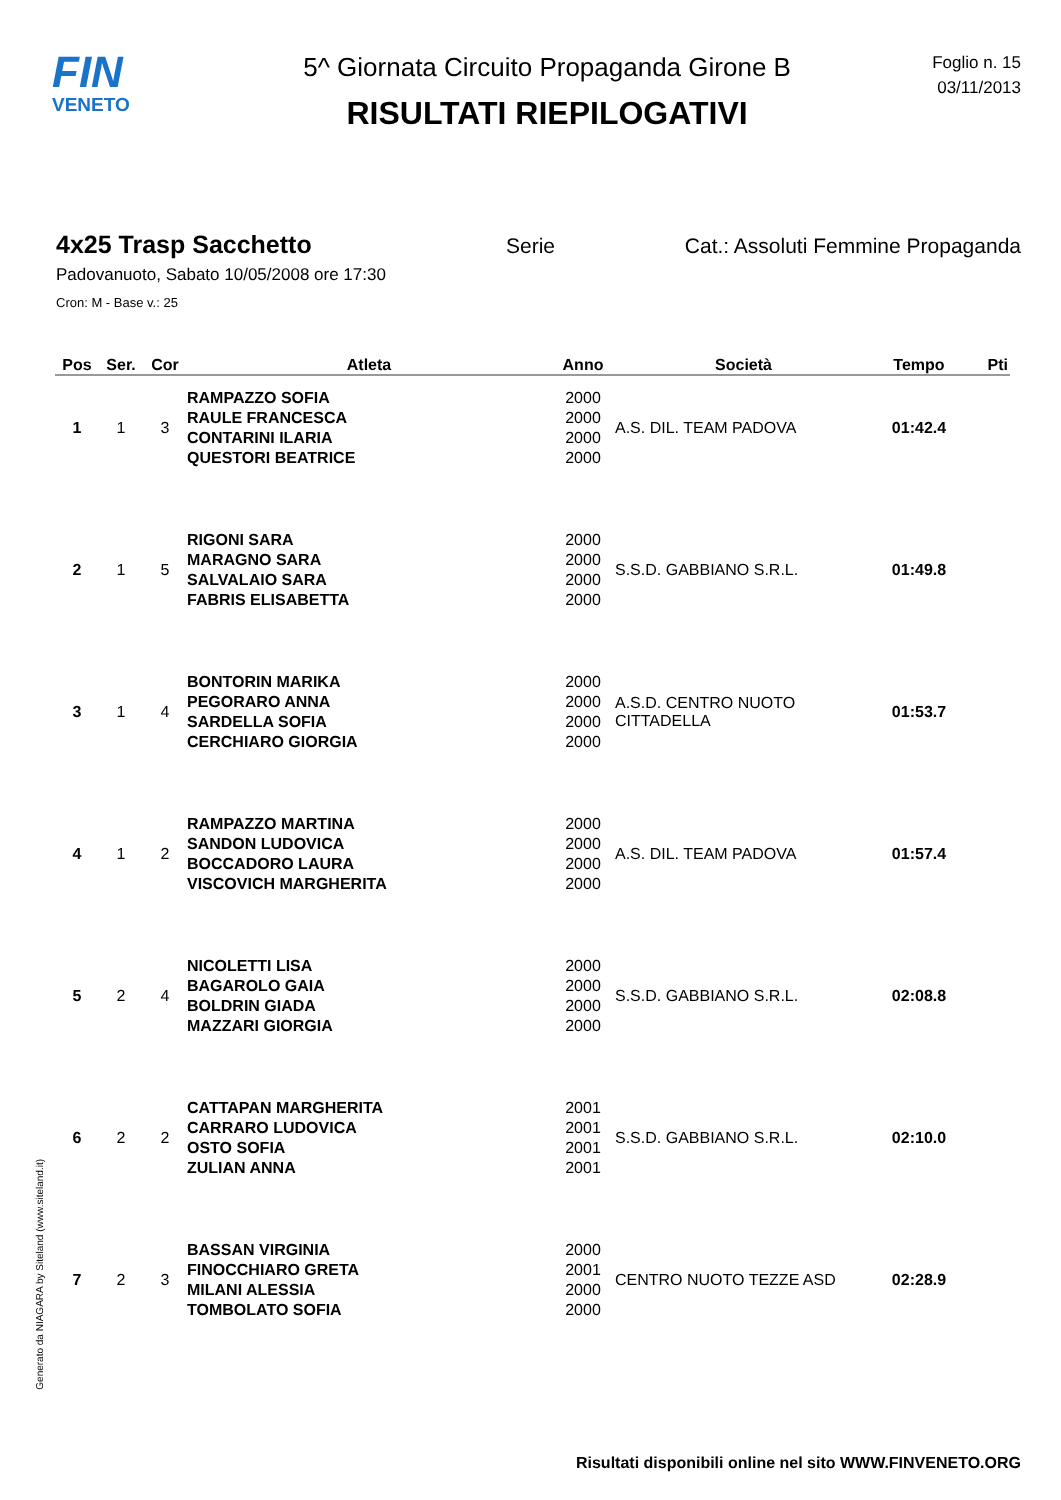FIN
VENETO
5^ Giornata Circuito Propaganda Girone B
RISULTATI RIEPILOGATIVI
Foglio n. 15
03/11/2013
4x25 Trasp Sacchetto Serie Cat.: Assoluti Femmine Propaganda
Padovanuoto, Sabato 10/05/2008 ore 17:30
Cron: M - Base v.: 25
| Pos | Ser. | Cor | Atleta | Anno | Società | Tempo | Pti |
| --- | --- | --- | --- | --- | --- | --- | --- |
| 1 | 1 | 3 | RAMPAZZO SOFIA RAULE FRANCESCA CONTARINI ILARIA QUESTORI BEATRICE | 2000 2000 2000 2000 | A.S. DIL. TEAM PADOVA | 01:42.4 | |
| 2 | 1 | 5 | RIGONI SARA MARAGNO SARA SALVALAIO SARA FABRIS ELISABETTA | 2000 2000 2000 2000 | S.S.D. GABBIANO S.R.L. | 01:49.8 | |
| 3 | 1 | 4 | BONTORIN MARIKA PEGORARO ANNA SARDELLA SOFIA CERCHIARO GIORGIA | 2000 2000 2000 2000 | A.S.D. CENTRO NUOTO CITTADELLA | 01:53.7 | |
| 4 | 1 | 2 | RAMPAZZO MARTINA SANDON LUDOVICA BOCCADORO LAURA VISCOVICH MARGHERITA | 2000 2000 2000 2000 | A.S. DIL. TEAM PADOVA | 01:57.4 | |
| 5 | 2 | 4 | NICOLETTI LISA BAGAROLO GAIA BOLDRIN GIADA MAZZARI GIORGIA | 2000 2000 2000 2000 | S.S.D. GABBIANO S.R.L. | 02:08.8 | |
| 6 | 2 | 2 | CATTAPAN MARGHERITA CARRARO LUDOVICA OSTO SOFIA ZULIAN ANNA | 2001 2001 2001 2001 | S.S.D. GABBIANO S.R.L. | 02:10.0 | |
| 7 | 2 | 3 | BASSAN VIRGINIA FINOCCHIARO GRETA MILANI ALESSIA TOMBOLATO SOFIA | 2000 2001 2000 2000 | CENTRO NUOTO TEZZE ASD | 02:28.9 | |
Generato da NIAGARA by Siteland (www.siteland.it)
Risultati disponibili online nel sito WWW.FINVENETO.ORG